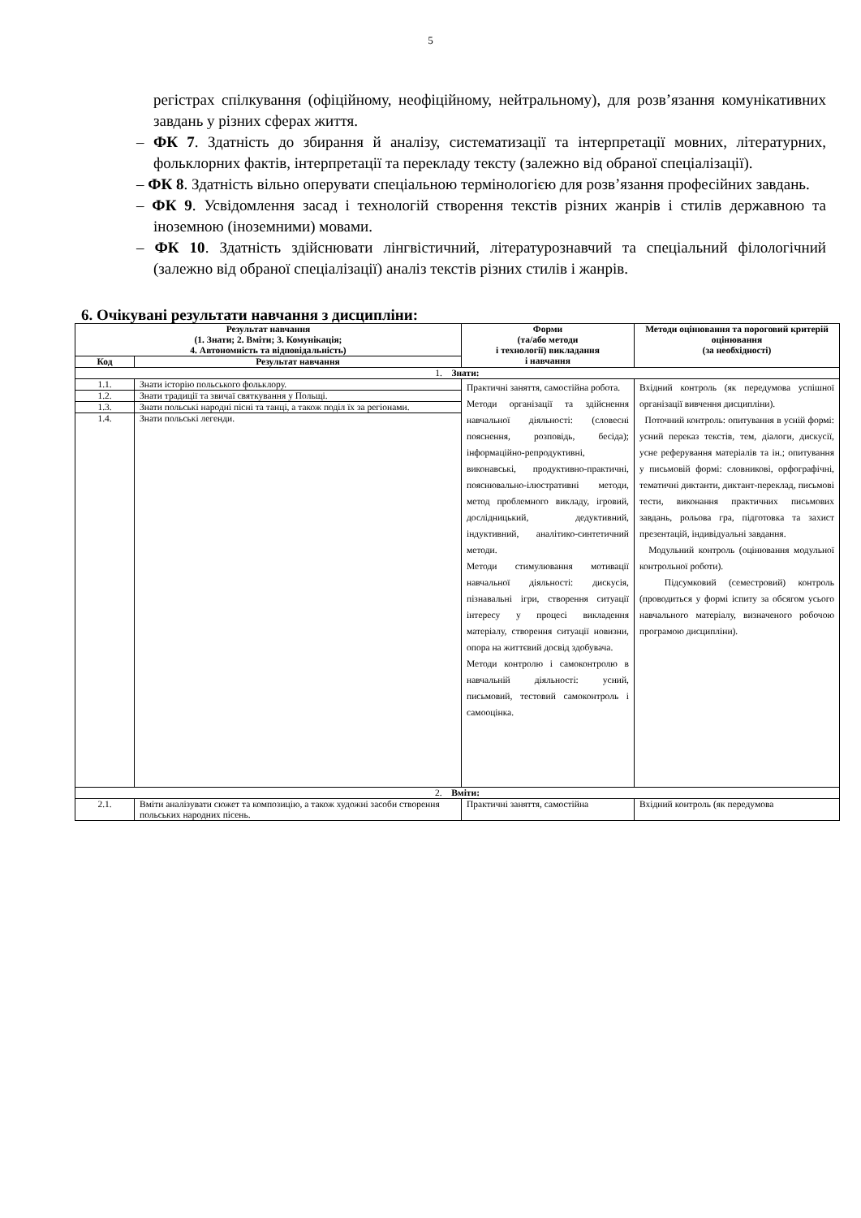5
регістрах спілкування (офіційному, неофіційному, нейтральному), для розв’язання комунікативних завдань у різних сферах життя.
– ФК 7. Здатність до збирання й аналізу, систематизації та інтерпретації мовних, літературних, фольклорних фактів, інтерпретації та перекладу тексту (залежно від обраної спеціалізації).
– ФК 8. Здатність вільно оперувати спеціальною термінологією для розв’язання професійних завдань.
– ФК 9. Усвідомлення засад і технологій створення текстів різних жанрів і стилів державною та іноземною (іноземними) мовами.
– ФК 10. Здатність здійснювати лінгвістичний, літературознавчий та спеціальний філологічний (залежно від обраної спеціалізації) аналіз текстів різних стилів і жанрів.
6. Очікувані результати навчання з дисципліни:
| Результат навчання (1. Знати; 2. Вміти; 3. Комунікація; 4. Автономність та відповідальність) | | Форми (та/або методи і технології) викладання і навчання | Методи оцінювання та пороговий критерій оцінювання (за необхідності) |
| --- | --- | --- | --- |
| Код | Результат навчання | | |
| 1. Знати: | | | |
| 1.1. | Знати історію польського фольклору. | Практичні заняття, самостійна робота. Методи організації та здійснення навчальної діяльності: (словесні пояснення, розповідь, бесіда); інформаційно-репродуктивні, виконавські, продуктивно-практичні, пояснювально-ілюстративні методи, метод проблемного викладу, ігровий, дослідницький, дедуктивний, індуктивний, аналітико-синтетичний методи. Методи стимулювання мотивації навчальної діяльності: дискусія, пізнавальні ігри, створення ситуації інтересу у процесі викладення матеріалу, створення ситуації новизни, опора на життєвий досвід здобувача. Методи контролю і самоконтролю в навчальній діяльності: усний, письмовий, тестовий самоконтроль і самооцінка. | Вхідний контроль (як передумова успішної організації вивчення дисципліни). Поточний контроль: опитування в усній формі: усний переказ текстів, тем, діалоги, дискусії, усне реферування матеріалів та ін.; опитування у письмовій формі: словникові, орфографічні, тематичні диктанти, диктант-переклад, письмові тести, виконання практичних письмових завдань, рольова гра, підготовка та захист презентацій, індивідуальні завдання. Модульний контроль (оцінювання модульної контрольної роботи). Підсумковий (семестровий) контроль (проводиться у формі іспиту за обсягом усього навчального матеріалу, визначеного робочою програмою дисципліни). |
| 1.2. | Знати традиції та звичаї святкування у Польщі. | | |
| 1.3. | Знати польські народні пісні та танці, а також поділ їх за регіонами. | | |
| 1.4. | Знати польські легенди. | | |
| 2. Вміти: | | | |
| 2.1. | Вміти аналізувати сюжет та композицію, а також художні засоби створення польських народних пісень. | Практичні заняття, самостійна | Вхідний контроль (як передумова |